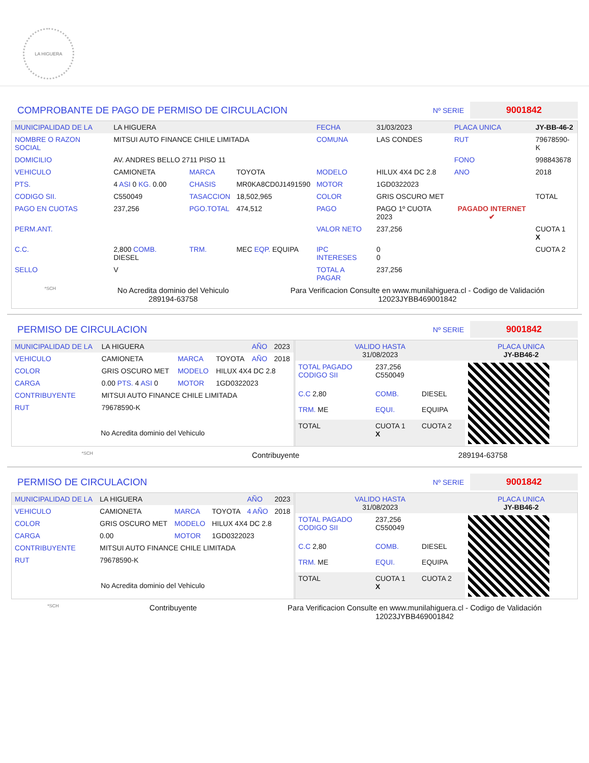LA HIGUERA
COMPROBANTE DE PAGO DE PERMISO DE CIRCULACION
Nº SERIE 9001842
| MUNICIPALIDAD DE LA | LA HIGUERA | | | FECHA | 31/03/2023 | PLACA UNICA | JY-BB-46-2 |
| NOMBRE O RAZON SOCIAL | MITSUI AUTO FINANCE CHILE LIMITADA | | | COMUNA | LAS CONDES | RUT | 79678590-K |
| DOMICILIO | AV. ANDRES BELLO 2711 PISO 11 | | | | | FONO | 998843678 |
| VEHICULO | CAMIONETA | MARCA | TOYOTA | MODELO | HILUX 4X4 DC 2.8 | ANO | 2018 |
| PTS. | 4 ASI 0 KG. 0.00 | CHASIS | MR0KA8CD0J1491590 | MOTOR | 1GD0322023 | | |
| CODIGO SII. | C550049 | TASACCION | 18,502,965 | COLOR | GRIS OSCURO MET | | TOTAL |
| PAGO EN CUOTAS | 237,256 | PGO.TOTAL | 474,512 | PAGO | PAGO 1º CUOTA 2023 | PAGADO INTERNET ✔ | |
| PERM.ANT. | | | | VALOR NETO | 237,256 | | CUOTA 1 X |
| C.C. | 2,800 COMB. DIESEL | TRM. | MEC EQP. EQUIPA | IPC INTERESES | 0 0 | | CUOTA 2 |
| SELLO | V | | | TOTAL A PAGAR | 237,256 | | |
*SCH
No Acredita dominio del Vehiculo
289194-63758
Para Verificacion Consulte en www.munilahiguera.cl - Codigo de Validación
12023JYBB469001842
PERMISO DE CIRCULACION
Nº SERIE 9001842
| MUNICIPALIDAD DE LA | LA HIGUERA | | | AÑO | 2023 |
| VEHICULO | CAMIONETA | MARCA | TOYOTA | AÑO | 2018 |
| COLOR | GRIS OSCURO MET | MODELO | HILUX 4X4 DC 2.8 | | |
| CARGA | 0.00 PTS. 4 ASI 0 | MOTOR | 1GD0322023 | | |
| CONTRIBUYENTE | MITSUI AUTO FINANCE CHILE LIMITADA | | | | |
| RUT | 79678590-K | | | | |
| No Acredita dominio del Vehiculo | | | | | |
| VALIDO HASTA 31/08/2023 | | | PLACA UNICA JY-BB46-2 |
| TOTAL PAGADO CODIGO SII | 237,256 C550049 | | |
| C.C 2,80 | COMB. | DIESEL | |
| TRM. ME | EQUI. | EQUIPA | |
| TOTAL | CUOTA 1 X | CUOTA 2 | |
*SCH Contribuyente 289194-63758
PERMISO DE CIRCULACION
Nº SERIE 9001842
| MUNICIPALIDAD DE LA | LA HIGUERA | | | AÑO | 2023 |
| VEHICULO | CAMIONETA | MARCA | TOYOTA | 4 AÑO | 2018 |
| COLOR | GRIS OSCURO MET | MODELO | HILUX 4X4 DC 2.8 | | |
| CARGA | 0.00 | MOTOR | 1GD0322023 | | |
| CONTRIBUYENTE | MITSUI AUTO FINANCE CHILE LIMITADA | | | | |
| RUT | 79678590-K | | | | |
| No Acredita dominio del Vehiculo | | | | | |
| VALIDO HASTA 31/08/2023 | | | PLACA UNICA JY-BB46-2 |
| TOTAL PAGADO CODIGO SII | 237,256 C550049 | | |
| C.C 2,80 | COMB. | DIESEL | |
| TRM. ME | EQUI. | EQUIPA | |
| TOTAL | CUOTA 1 X | CUOTA 2 | |
*SCH Contribuyente Para Verificacion Consulte en www.munilahiguera.cl - Codigo de Validación
12023JYBB469001842